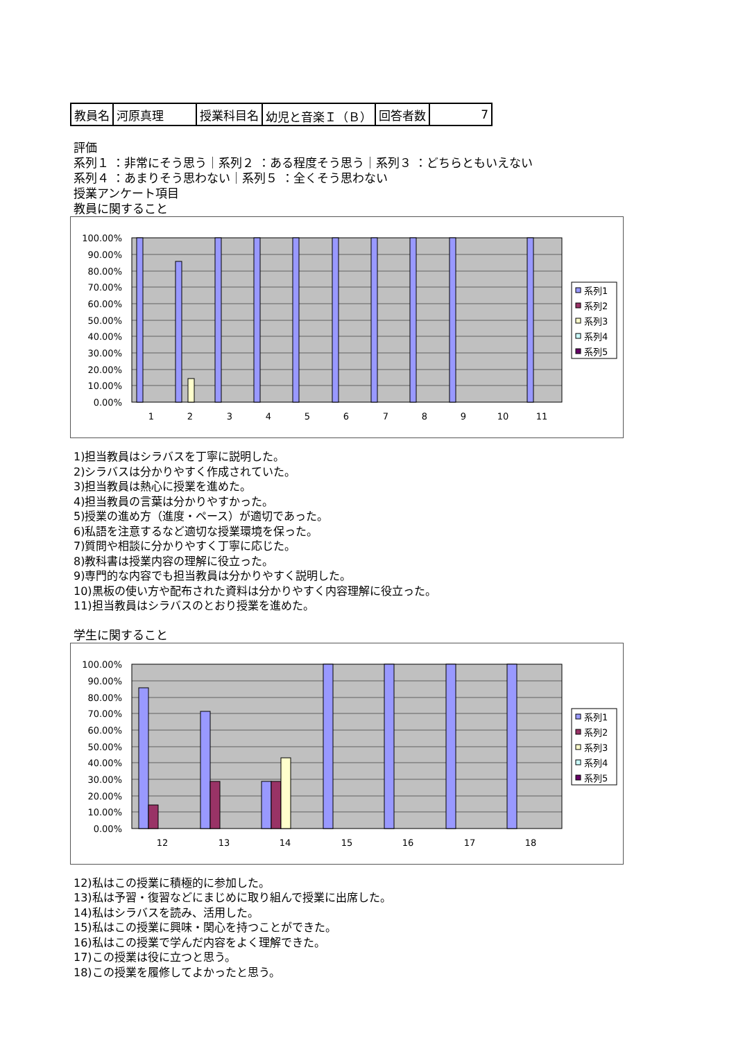| 教員名 | 河原真理 | 授業科目名 | 幼児と音楽Ｉ（Ｂ） | 回答者数 | 7 |
評価
系列１ ：非常にそう思う｜系列２ ：ある程度そう思う｜系列３ ：どちらともいえない
系列４ ：あまりそう思わない｜系列５ ：全くそう思わない
授業アンケート項目
教員に関すること
100.00%
90.00%
80.00%
70.00%
60.00%
50.00%
40.00%
30.00%
20.00%
10.00%
0.00%
1
2
3
4
5
6
7
8
9
10
11
系列1
系列2
系列3
系列4
系列5
1)担当教員はシラバスを丁寧に説明した。
2)シラバスは分かりやすく作成されていた。
3)担当教員は熱心に授業を進めた。
4)担当教員の言葉は分かりやすかった。
5)授業の進め方（進度・ペース）が適切であった。
6)私語を注意するなど適切な授業環境を保った。
7)質問や相談に分かりやすく丁寧に応じた。
8)教科書は授業内容の理解に役立った。
9)専門的な内容でも担当教員は分かりやすく説明した。
10)黒板の使い方や配布された資料は分かりやすく内容理解に役立った。
11)担当教員はシラバスのとおり授業を進めた。
学生に関すること
100.00%
90.00%
80.00%
70.00%
60.00%
50.00%
40.00%
30.00%
20.00%
10.00%
0.00%
12
13
14
15
16
17
18
系列1
系列2
系列3
系列4
系列5
12)私はこの授業に積極的に参加した。
13)私は予習・復習などにまじめに取り組んで授業に出席した。
14)私はシラバスを読み、活用した。
15)私はこの授業に興味・関心を持つことができた。
16)私はこの授業で学んだ内容をよく理解できた。
17)この授業は役に立つと思う。
18)この授業を履修してよかったと思う。